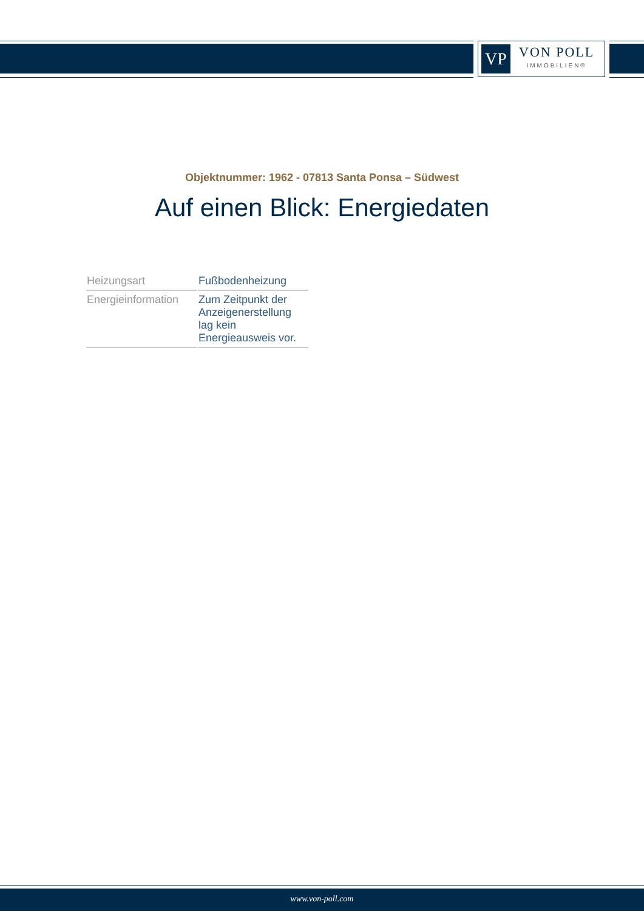VP
VON POLL
IMMOBILIEN®
Objektnummer: 1962 - 07813 Santa Ponsa – Südwest
Auf einen Blick: Energiedaten
| Heizungsart | Fußbodenheizung |
| Energieinformation | Zum Zeitpunkt der Anzeigenerstellung lag kein Energieausweis vor. |
www.von-poll.com